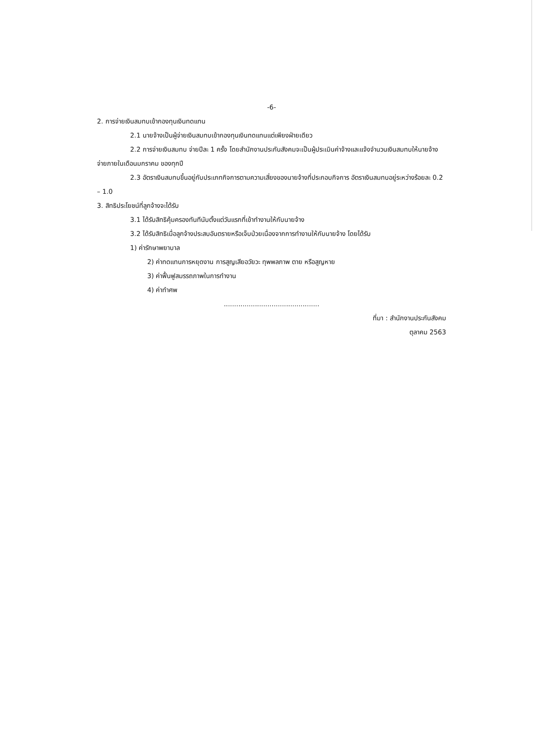-6-
2. การจ่ายเงินสมทบเข้ากองทุนเงินทดแทน
2.1 นายจ้างเป็นผู้จ่ายเงินสมทบเข้ากองทุนเงินทดแทนแต่เพียงฝ่ายเดียว
2.2 การจ่ายเงินสมทบ จ่ายปีละ 1 ครั้ง โดยสำนักงานประกันสังคมจะเป็นผู้ประเมินค่าจ้างและแจ้งจำนวนเงินสมทบให้นายจ้างจ่ายภายในเดือนมกราคม ของทุกปี
2.3 อัตราเงินสมทบขึ้นอยู่กับประเภทกิจการตามความเสี่ยงของนายจ้างที่ประกอบกิจการ อัตราเงินสมทบอยู่ระหว่างร้อยละ 0.2 – 1.0
3. สิทธิประโยชน์ที่ลูกจ้างจะได้รับ
3.1 ได้รับสิทธิคุ้มครองทันทีนับตั้งแต่วันแรกที่เข้าทำงานให้กับนายจ้าง
3.2 ได้รับสิทธิเมื่อลูกจ้างประสบอันตรายหรือเจ็บป่วยเนื่องจากการทำงานให้กับนายจ้าง โดยได้รับ
1) ค่ารักษาพยาบาล
2) ค่าทดแทนการหยุดงาน การสูญเสียอวัยวะ ทุพพลภาพ ตาย หรือสูญหาย
3) ค่าฟื้นฟูสมรรถภาพในการทำงาน
4) ค่าทำศพ
..............................................
ที่มา : สำนักงานประกันสังคม
ตุลาคม 2563